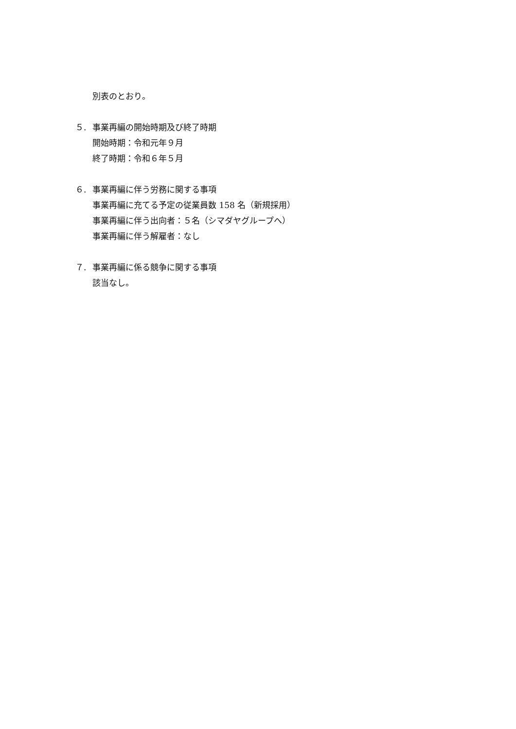別表のとおり。
５. 事業再編の開始時期及び終了時期
開始時期：令和元年９月
終了時期：令和６年５月
６. 事業再編に伴う労務に関する事項
事業再編に充てる予定の従業員数 158 名（新規採用）
事業再編に伴う出向者：５名（シマダヤグループへ）
事業再編に伴う解雇者：なし
７. 事業再編に係る競争に関する事項
該当なし。